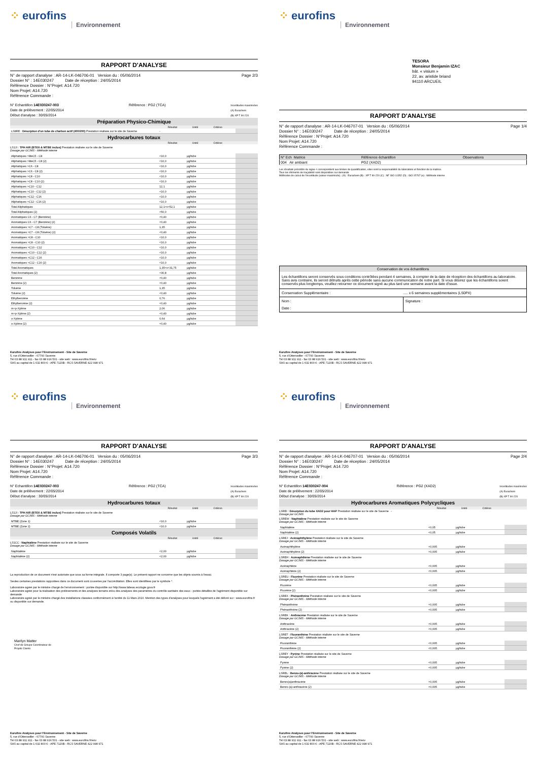⁘ eurofins
Environnement
RAPPORT D'ANALYSE
N° de rapport d'analyse : AR-14-LK-046706-01 Version du : 05/06/2014
Dossier N° : 14E030247 Date de réception : 24/05/2014
Référence Dossier : N°Projet: A14.720
Nom Projet: A14.720
Référence Commande :
Page 2/3
N° Echantillon 14E030247-003
Date de prélèvement : 22/05/2014
Début d'analyse : 30/05/2014
Référence : PG2 (TCA)
Incertitudes maximisées
(A) Eurachem
(B) XP T 90-220
Préparation Physico-Chimique
Résultat Unité Critères
| LS8RE : Désorption d'un tube de charbon actif (400/200) Prestation réalisée sur le site de Saverne | - | | | |
Hydrocarbures totaux
Résultat Unité Critères
LS1JI : TPH AIR (BTEX & MTBE inclus) Prestation réalisée sur le site de Saverne
Dosage par GC/MS - Méthode interne
| Aliphatiques >MeC5 - C8 | <10,0 | µg/tube | | |
| Aliphatiques >MeC5 - C8 (2) | <10,0 | µg/tube | | |
| Aliphatiques >C6 - C8 | <10,0 | µg/tube | | |
| Aliphatiques >C6 - C8 (2) | <10,0 | µg/tube | | |
| Aliphatiques >C8 - C10 | <10,0 | µg/tube | | |
| Aliphatiques >C8 - C10 (2) | <10,0 | µg/tube | | |
| Aliphatiques >C10 - C12 | 12,1 | µg/tube | | |
| Aliphatiques >C10 - C12 (2) | <10,0 | µg/tube | | |
| Aliphatiques >C12 - C16 | <10,0 | µg/tube | | |
| Aliphatiques >C12 - C16 (2) | <10,0 | µg/tube | | |
| Total Aliphatiques | 12,1<x<52,1 | µg/tube | | |
| Total Aliphatiques (2) | <50,0 | µg/tube | | |
| Aromatiques C6 - C7 (Benzène) | <0,40 | µg/tube | | |
| Aromatiques C6 - C7 (Benzène) (2) | <0,40 | µg/tube | | |
| Aromatiques >C7 - C8 (Toluène) | 1,35 | µg/tube | | |
| Aromatiques >C7 - C8 (Toluène) (2) | <0,40 | µg/tube | | |
| Aromatiques >C8 - C10 | <10,0 | µg/tube | | |
| Aromatiques >C8 - C10 (2) | <10,0 | µg/tube | | |
| Aromatiques >C10 - C12 | <10,0 | µg/tube | | |
| Aromatiques >C10 - C12 (2) | <10,0 | µg/tube | | |
| Aromatiques >C12 - C16 | <10,0 | µg/tube | | |
| Aromatiques >C12 - C16 (2) | <10,0 | µg/tube | | |
| Total Aromatiques | 1,35<x<31,75 | µg/tube | | |
| Total Aromatiques (2) | <30,8 | µg/tube | | |
| Benzène | <0,40 | µg/tube | | |
| Benzène (2) | <0,40 | µg/tube | | |
| Toluène | 1,35 | µg/tube | | |
| Toluène (2) | <0,40 | µg/tube | | |
| Ethylbenzène | 0,76 | µg/tube | | |
| Ethylbenzène (2) | <0,40 | µg/tube | | |
| m+p-Xylène | 2,06 | µg/tube | | |
| m+p-Xylène (2) | <0,40 | µg/tube | | |
| o-Xylène | 0,64 | µg/tube | | |
| o-Xylène (2) | <0,40 | µg/tube | | |
Eurofins Analyses pour l'Environnement - Site de Saverne
5, rue d'Otterswiller - 67700 Saverne
Tél 03 88 911 911 - fax 03 88 916 531 - site web : www.eurofins.fr/env
SAS au capital de 1 632 800 € - APE 7120B - RCS SAVERNE 422 998 971
⁘ eurofins
Environnement
TESORA
Monsieur Benjamin IZAC
bât. « visium »
22, av. aristide briand
94110 ARCUEIL
RAPPORT D'ANALYSE
N° de rapport d'analyse : AR-14-LK-046707-01 Version du : 05/06/2014
Dossier N° : 14E030247 Date de réception : 24/05/2014
Référence Dossier : N°Projet: A14.720
Nom Projet: A14.720
Référence Commande :
Page 1/4
| N° Ech Matrice | Référence échantillon | Observations |
| 004 Air ambiant | PG2 (XAD2) | |
Les résultats précédés du signe < correspondent aux limites de quantification, elles sont la responsabilité du laboratoire et fonction de la matrice.
Tous les éléments de traçabilité sont disponibles sur demande
Méthodes de calcul de l'incertitude (valeur maximisée) : (A) : Eurachem (B) : XP T 90-220 (C) : NF ISO 11352 (D) : ISO 15767 (e) : Méthode interne
Conservation de vos échantillons
Les échantillons seront conservés sous conditions contrôlées pendant 4 semaines, à compter de la date de réception des échantillons au laboratoire. Sans avis contraire, ils seront détruits après cette période sans aucune communication de notre part. Si vous désirez que les échantillons soient conservés plus longtemps, veuillez retourner ce document signé au plus tard une semaine avant la date d'issue.
Conservation Supplémentaire :..... x 6 semaines supplémentaires (LS0PX)
Nom :
Date :
Signature :
Eurofins Analyses pour l'Environnement - Site de Saverne
5, rue d'Otterswiller - 67700 Saverne
Tél 03 88 911 911 - fax 03 88 916 531 - site web : www.eurofins.fr/env
SAS au capital de 1 632 800 € - APE 7120B - RCS SAVERNE 422 998 971
⁘ eurofins
Environnement
RAPPORT D'ANALYSE
N° de rapport d'analyse : AR-14-LK-046706-01 Version du : 05/06/2014
Dossier N° : 14E030247 Date de réception : 24/05/2014
Référence Dossier : N°Projet: A14.720
Nom Projet: A14.720
Référence Commande :
Page 3/3
N° Echantillon 14E030247-003
Date de prélèvement : 22/05/2014
Début d'analyse : 30/05/2014
Référence : PG2 (TCA)
Incertitudes maximisées
(A) Eurachem
(B) XP T 90-220
Hydrocarbures totaux
Résultat Unité Critères
LS1JI : TPH AIR (BTEX & MTBE inclus) Prestation réalisée sur le site de Saverne
Dosage par GC/MS - Méthode interne
| MTBE (Zone 1) | <10,0 | µg/tube | | |
| MTBE (Zone 2) | <10,0 | µg/tube | | |
Composés Volatils
Résultat Unité Critères
LS1CC : Naphtalène Prestation réalisée sur le site de Saverne
Dosage par GC/MS - Méthode interne
| Naphtalène | <2,00 | µg/tube | | |
| Naphtalène (2) | <2,00 | µg/tube | | |
La reproduction de ce document n'est autorisée que sous sa forme intégrale. Il comporte 3 page(s). Le présent rapport ne concerne que les objets soumis à l'essai.
Seules certaines prestations rapportées dans ce document sont couvertes par l'accréditation. Elles sont identifiées par le symbole *.
Laboratoire agréé par le ministre chargé de l'environnement : portée disponible sur http://www.labeau.ecologie.gouv.fr
Laboratoire agréé pour la réalisation des prélèvements et des analyses terrains et/ou des analyses des paramètres du contrôle sanitaire des eaux - portée détaillée de l'agrément disponible sur demande
Laboratoire agréé par le ministre chargé des installations classées conformément à l'arrêté du 11 Mars 2010. Mention des types d'analyses pour lesquels l'agrément a été délivré sur : www.eurofins.fr ou disponible sur demande.
Marilyn Matter
Chef de Groupe Coordinateur de
Projets Clients
Eurofins Analyses pour l'Environnement - Site de Saverne
5, rue d'Otterswiller - 67700 Saverne
Tél 03 88 911 911 - fax 03 88 916 531 - site web : www.eurofins.fr/env
SAS au capital de 1 632 800 € - APE 7120B - RCS SAVERNE 422 998 971
⁘ eurofins
Environnement
RAPPORT D'ANALYSE
N° de rapport d'analyse : AR-14-LK-046707-01 Version du : 05/06/2014
Dossier N° : 14E030247 Date de réception : 24/05/2014
Référence Dossier : N°Projet: A14.720
Nom Projet: A14.720
Référence Commande :
Page 2/4
N° Echantillon 14E030247-004
Date de prélèvement : 22/05/2014
Début d'analyse : 30/05/2014
Référence : PG2 (XAD2)
Incertitudes maximisées
(A) Eurachem
(B) XP T 90-220
Hydrocarbures Aromatiques Polycycliques
Résultat Unité Critères
LSREI : Désorption du tube XAD2 pour HAP Prestation réalisée sur le site de Saverne -
Dosage par GC/MS
LSREW : Naphtalène Prestation réalisée sur le site de Saverne
Dosage par GC/MS - Méthode interne
| Naphtalène | <0,05 | µg/tube | | |
| Naphtalène (2) | <0,05 | µg/tube | | |
LSREJ : Acénaphthylène Prestation réalisée sur le site de Saverne
Dosage par GC/MS - Méthode interne
| Acénaphthylène | <0,005 | µg/tube | | |
| Acénaphthylène (2) | <0,005 | µg/tube | | |
LSREH : Acénaphthène Prestation réalisée sur le site de Saverne
Dosage par GC/MS - Méthode interne
| Acénaphtène | <0,005 | µg/tube | | |
| Acénaphtène (2) | <0,005 | µg/tube | | |
LSREU : Fluorène Prestation réalisée sur le site de Saverne
Dosage par GC/MS - Méthode interne
| Fluorène | <0,005 | µg/tube | | |
| Fluorène (2) | <0,005 | µg/tube | | |
LSREX : Phénanthrène Prestation réalisée sur le site de Saverne
Dosage par GC/MS - Méthode interne
| Phénanthrène | <0,005 | µg/tube | | |
| Phénanthrène (2) | <0,005 | µg/tube | | |
LSREK : Anthracène Prestation réalisée sur le site de Saverne
Dosage par GC/MS - Méthode interne
| Anthracène | <0,005 | µg/tube | | |
| Anthracène (2) | <0,005 | µg/tube | | |
LSRET : Fluoranthène Prestation réalisée sur le site de Saverne
Dosage par GC/MS - Méthode interne
| Fluoranthène | <0,005 | µg/tube | | |
| Fluoranthène (2) | <0,005 | µg/tube | | |
LSREY : Pyrène Prestation réalisée sur le site de Saverne
Dosage par GC/MS - Méthode interne
| Pyrène | <0,005 | µg/tube | | |
| Pyrène (2) | <0,005 | µg/tube | | |
LSREL : Benzo-(a)-anthracène Prestation réalisée sur le site de Saverne
Dosage par GC/MS - Méthode interne
| Benzo(a)anthracène | <0,005 | µg/tube | | |
| Benzo-(a)-anthracène (2) | <0,005 | µg/tube | | |
Eurofins Analyses pour l'Environnement - Site de Saverne
5, rue d'Otterswiller - 67700 Saverne
Tél 03 88 911 911 - fax 03 88 916 531 - site web : www.eurofins.fr/env
SAS au capital de 1 632 800 € - APE 7120B - RCS SAVERNE 422 998 971